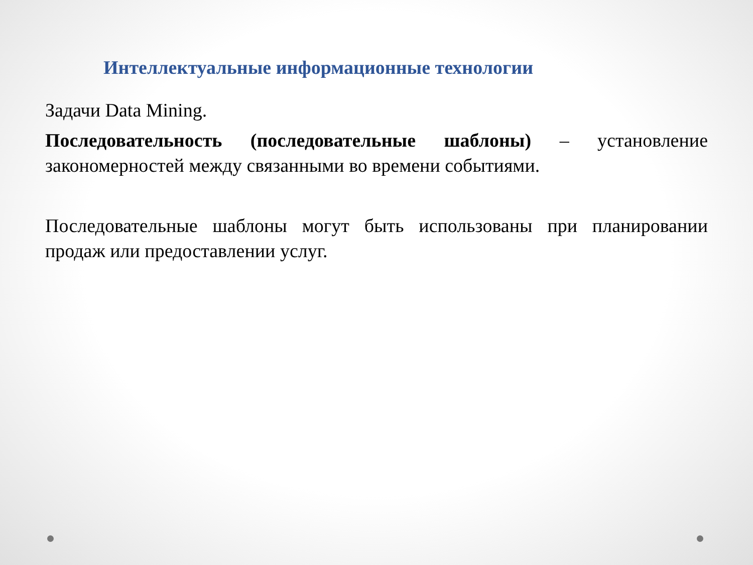Интеллектуальные информационные технологии
Задачи Data Mining.
Последовательность (последовательные шаблоны) – установление закономерностей между связанными во времени событиями.
Последовательные шаблоны могут быть использованы при планировании продаж или предоставлении услуг.